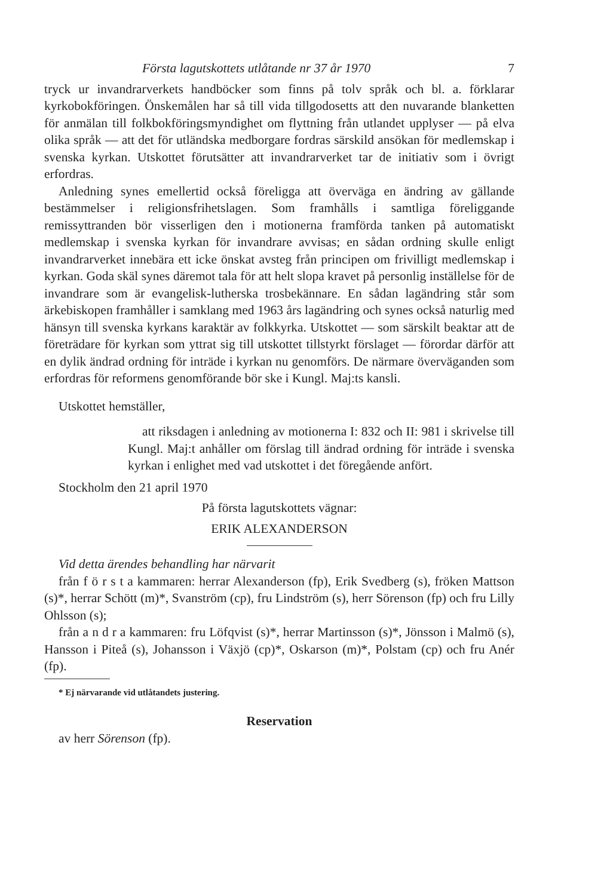Första lagutskottets utlåtande nr 37 år 1970 7
tryck ur invandrarverkets handböcker som finns på tolv språk och bl. a. förklarar kyrkobokföringen. Önskemålen har så till vida tillgodosetts att den nuvarande blanketten för anmälan till folkbokföringsmyndighet om flyttning från utlandet upplyser — på elva olika språk — att det för utländska medborgare fordras särskild ansökan för medlemskap i svenska kyrkan. Utskottet förutsätter att invandrarverket tar de initiativ som i övrigt erfordras.
Anledning synes emellertid också föreligga att överväga en ändring av gällande bestämmelser i religionsfrihetslagen. Som framhålls i samtliga föreliggande remissyttranden bör visserligen den i motionerna framförda tanken på automatiskt medlemskap i svenska kyrkan för invandrare avvisas; en sådan ordning skulle enligt invandrarverket innebära ett icke önskat avsteg från principen om frivilligt medlemskap i kyrkan. Goda skäl synes däremot tala för att helt slopa kravet på personlig inställelse för de invandrare som är evangelisk-lutherska trosbekännare. En sådan lagändring står som ärkebiskopen framhåller i samklang med 1963 års lagändring och synes också naturlig med hänsyn till svenska kyrkans karaktär av folkkyrka. Utskottet — som särskilt beaktar att de företrädare för kyrkan som yttrat sig till utskottet tillstyrkt förslaget — förordar därför att en dylik ändrad ordning för inträde i kyrkan nu genomförs. De närmare överväganden som erfordras för reformens genomförande bör ske i Kungl. Maj:ts kansli.
Utskottet hemställer,
att riksdagen i anledning av motionerna I: 832 och II: 981 i skrivelse till Kungl. Maj:t anhåller om förslag till ändrad ordning för inträde i svenska kyrkan i enlighet med vad utskottet i det föregående anfört.
Stockholm den 21 april 1970
På första lagutskottets vägnar:
ERIK ALEXANDERSON
Vid detta ärendes behandling har närvarit
från f ö r s t a kammaren: herrar Alexanderson (fp), Erik Svedberg (s), fröken Mattson (s)*, herrar Schött (m)*, Svanström (cp), fru Lindström (s), herr Sörenson (fp) och fru Lilly Ohlsson (s);
från a n d r a kammaren: fru Löfqvist (s)*, herrar Martinsson (s)*, Jönsson i Malmö (s), Hansson i Piteå (s), Johansson i Växjö (cp)*, Oskarson (m)*, Polstam (cp) och fru Anér (fp).
* Ej närvarande vid utlåtandets justering.
Reservation
av herr Sörenson (fp).